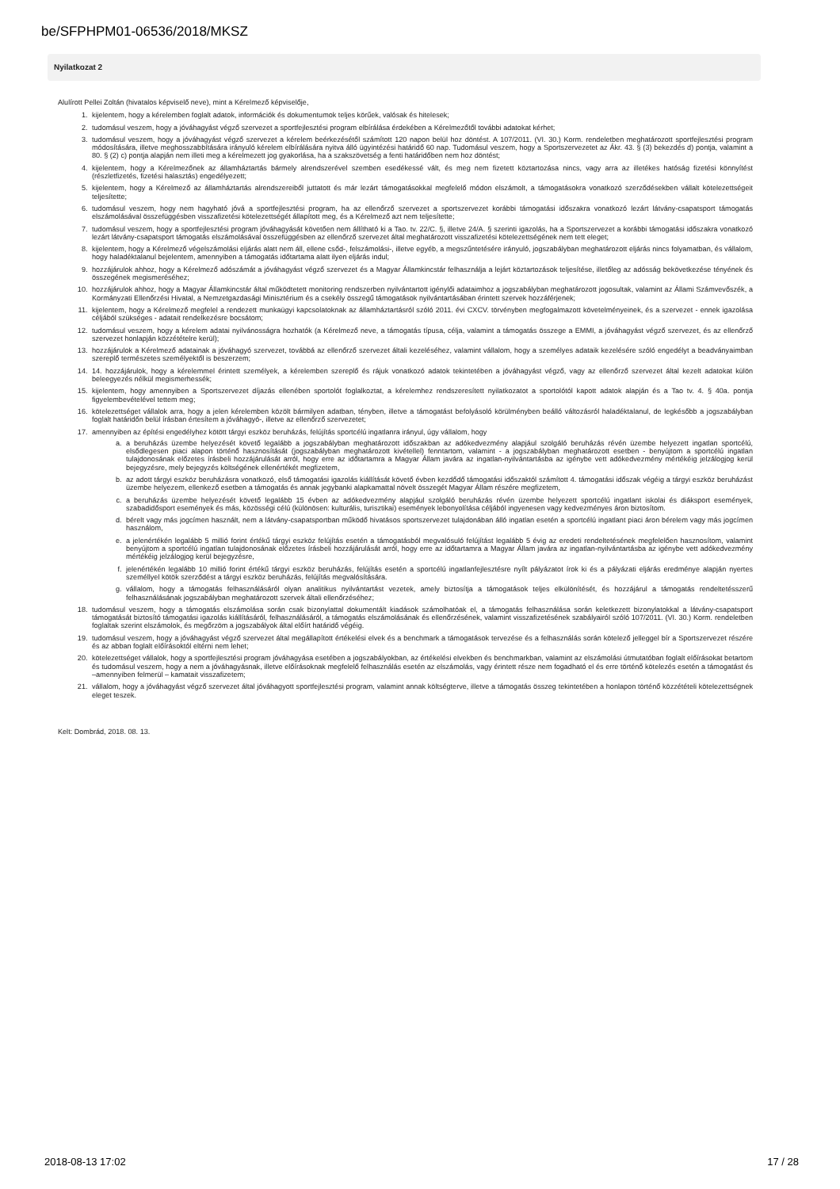be/SFPHPM01-06536/2018/MKSZ
Nyilatkozat 2
Alulírott Pellei Zoltán (hivatalos képviselő neve), mint a Kérelmező képviselője,
1. kijelentem, hogy a kérelemben foglalt adatok, információk és dokumentumok teljes körűek, valósak és hitelesek;
2. tudomásul veszem, hogy a jóváhagyást végző szervezet a sportfejlesztési program elbírálása érdekében a Kérelmezőtől további adatokat kérhet;
3. tudomásul veszem, hogy a jóváhagyást végző szervezet a kérelem beérkezésétől számított 120 napon belül hoz döntést. A 107/2011. (VI. 30.) Korm. rendeletben meghatározott sportfejlesztési program módosítására, illetve meghosszabbítására irányuló kérelem elbírálására nyitva álló ügyintézési határidő 60 nap. Tudomásul veszem, hogy a Sportszervezetet az Ákr. 43. § (3) bekezdés d) pontja, valamint a 80. § (2) c) pontja alapján nem illeti meg a kérelmezett jog gyakorlása, ha a szakszövetség a fenti határidőben nem hoz döntést;
4. kijelentem, hogy a Kérelmezőnek az államháztartás bármely alrendszerével szemben esedékessé vált, és meg nem fizetett köztartozása nincs, vagy arra az illetékes hatóság fizetési könnyítést (részletfizetés, fizetési halasztás) engedélyezett;
5. kijelentem, hogy a Kérelmező az államháztartás alrendszereiből juttatott és már lezárt támogatásokkal megfelelő módon elszámolt, a támogatásokra vonatkozó szerződésekben vállalt kötelezettségeit teljesítette;
6. tudomásul veszem, hogy nem hagyható jóvá a sportfejlesztési program, ha az ellenőrző szervezet a sportszervezet korábbi támogatási időszakra vonatkozó lezárt látvány-csapatsport támogatás elszámolásával összefüggésben visszafizetési kötelezettségét állapított meg, és a Kérelmező azt nem teljesítette;
7. tudomásul veszem, hogy a sportfejlesztési program jóváhagyását követően nem állítható ki a Tao. tv. 22/C. §, illetve 24/A. § szerinti igazolás, ha a Sportszervezet a korábbi támogatási időszakra vonatkozó lezárt látvány-csapatsport támogatás elszámolásával összefüggésben az ellenőrző szervezet által meghatározott visszafizetési kötelezettségének nem tett eleget;
8. kijelentem, hogy a Kérelmező végelszámolási eljárás alatt nem áll, ellene csőd-, felszámolási-, illetve egyéb, a megszűntetésére irányuló, jogszabályban meghatározott eljárás nincs folyamatban, és vállalom, hogy haladéktalanul bejelentem, amennyiben a támogatás időtartama alatt ilyen eljárás indul;
9. hozzájárulok ahhoz, hogy a Kérelmező adószámát a jóváhagyást végző szervezet és a Magyar Államkincstár felhasználja a lejárt köztartozások teljesítése, illetőleg az adósság bekövetkezése tényének és összegének megismeréséhez;
10. hozzájárulok ahhoz, hogy a Magyar Államkincstár által működtetett monitoring rendszerben nyilvántartott igénylői adataimhoz a jogszabályban meghatározott jogosultak, valamint az Állami Számvevőszék, a Kormányzati Ellenőrzési Hivatal, a Nemzetgazdasági Minisztérium és a csekély összegű támogatások nyilvántartásában érintett szervek hozzáférjenek;
11. kijelentem, hogy a Kérelmező megfelel a rendezett munkaügyi kapcsolatoknak az államháztartásról szóló 2011. évi CXCV. törvényben megfogalmazott követelményeinek, és a szervezet - ennek igazolása céljából szükséges - adatait rendelkezésre bocsátom;
12. tudomásul veszem, hogy a kérelem adatai nyilvánosságra hozhatók (a Kérelmező neve, a támogatás típusa, célja, valamint a támogatás összege a EMMI, a jóváhagyást végző szervezet, és az ellenőrző szervezet honlapján közzétételre kerül);
13. hozzájárulok a Kérelmező adatainak a jóváhagyó szervezet, továbbá az ellenőrző szervezet általi kezeléséhez, valamint vállalom, hogy a személyes adataik kezelésére szóló engedélyt a beadványaimban szereplő természetes személyektől is beszerzem;
14. 14. hozzájárulok, hogy a kérelemmel érintett személyek, a kérelemben szereplő és rájuk vonatkozó adatok tekintetében a jóváhagyást végző, vagy az ellenőrző szervezet által kezelt adatokat külön beleegyezés nélkül megismerhessék;
15. kijelentem, hogy amennyiben a Sportszervezet díjazás ellenében sportolót foglalkoztat, a kérelemhez rendszeresített nyilatkozatot a sportolótól kapott adatok alapján és a Tao tv. 4. § 40a. pontja figyelembevételével tettem meg;
16. kötelezettséget vállalok arra, hogy a jelen kérelemben közölt bármilyen adatban, tényben, illetve a támogatást befolyásoló körülményben beálló változásról haladéktalanul, de legkésőbb a jogszabályban foglalt határidőn belül írásban értesítem a jóváhagyó-, illetve az ellenőrző szervezetet;
17. amennyiben az építési engedélyhez kötött tárgyi eszköz beruházás, felújítás sportcélú ingatlanra irányul, úgy vállalom, hogy
a. a beruházás üzembe helyezését követő legalább a jogszabályban meghatározott időszakban az adókedvezmény alapjául szolgáló beruházás révén üzembe helyezett ingatlan sportcélú, elsődlegesen piaci alapon történő hasznosítását (jogszabályban meghatározott kivétellel) fenntartom, valamint - a jogszabályban meghatározott esetben - benyújtom a sportcélú ingatlan tulajdonosának előzetes írásbeli hozzájárulását arról, hogy erre az időtartamra a Magyar Állam javára az ingatlan-nyilvántartásba az igénybe vett adókedvezmény mértékéig jelzálogjog kerül bejegyzésre, mely bejegyzés költségének ellenértékét megfizetem,
b. az adott tárgyi eszköz beruházásra vonatkozó, első támogatási igazolás kiállítását követő évben kezdődő támogatási időszaktól számított 4. támogatási időszak végéig a tárgyi eszköz beruházást üzembe helyezem, ellenkező esetben a támogatás és annak jegybanki alapkamattal növelt összegét Magyar Állam részére megfizetem,
c. a beruházás üzembe helyezését követő legalább 15 évben az adókedvezmény alapjául szolgáló beruházás révén üzembe helyezett sportcélú ingatlant iskolai és diáksport események, szabadidősport események és más, közösségi célú (különösen: kulturális, turisztikai) események lebonyolítása céljából ingyenesen vagy kedvezményes áron biztosítom.
d. bérelt vagy más jogcímen használt, nem a látvány-csapatsportban működő hivatásos sportszervezet tulajdonában álló ingatlan esetén a sportcélú ingatlant piaci áron bérelem vagy más jogcímen használom,
e. a jelenértékén legalább 5 millió forint értékű tárgyi eszköz felújítás esetén a támogatásból megvalósuló felújítást legalább 5 évig az eredeti rendeltetésének megfelelően hasznosítom, valamint benyújtom a sportcélú ingatlan tulajdonosának előzetes írásbeli hozzájárulását arról, hogy erre az időtartamra a Magyar Állam javára az ingatlan-nyilvántartásba az igénybe vett adókedvezmény mértékéig jelzálogjog kerül bejegyzésre,
f. jelenértékén legalább 10 millió forint értékű tárgyi eszköz beruházás, felújítás esetén a sportcélú ingatlanfejlesztésre nyílt pályázatot írok ki és a pályázati eljárás eredménye alapján nyertes személlyel kötök szerződést a tárgyi eszköz beruházás, felújítás megvalósítására.
g. vállalom, hogy a támogatás felhasználásáról olyan analitikus nyilvántartást vezetek, amely biztosítja a támogatások teljes elkülönítését, és hozzájárul a támogatás rendeltetésszerű felhasználásának jogszabályban meghatározott szervek általi ellenőrzéséhez;
18. tudomásul veszem, hogy a támogatás elszámolása során csak bizonylattal dokumentált kiadások számolhatóak el, a támogatás felhasználása során keletkezett bizonylatokkal a látvány-csapatsport támogatását biztosító támogatási igazolás kiállításáról, felhasználásáról, a támogatás elszámolásának és ellenőrzésének, valamint visszafizetésének szabályairól szóló 107/2011. (VI. 30.) Korm. rendeletben foglaltak szerint elszámolok, és megőrzöm a jogszabályok által előírt határidő végéig.
19. tudomásul veszem, hogy a jóváhagyást végző szervezet által megállapított értékelési elvek és a benchmark a támogatások tervezése és a felhasználás során kötelező jelleggel bír a Sportszervezet részére és az abban foglalt előírásoktól eltérni nem lehet;
20. kötelezettséget vállalok, hogy a sportfejlesztési program jóváhagyása esetében a jogszabályokban, az értékelési elvekben és benchmarkban, valamint az elszámolási útmutatóban foglalt előírásokat betartom és tudomásul veszem, hogy a nem a jóváhagyásnak, illetve előírásoknak megfelelő felhasználás esetén az elszámolás, vagy érintett része nem fogadható el és erre történő kötelezés esetén a támogatást és –amennyiben felmerül – kamatait visszafizetem;
21. vállalom, hogy a jóváhagyást végző szervezet által jóváhagyott sportfejlesztési program, valamint annak költségterve, illetve a támogatás összeg tekintetében a honlapon történő közzétételi kötelezettségnek eleget teszek.
Kelt: Dombrád, 2018. 08. 13.
2018-08-13 17:02 17 / 28